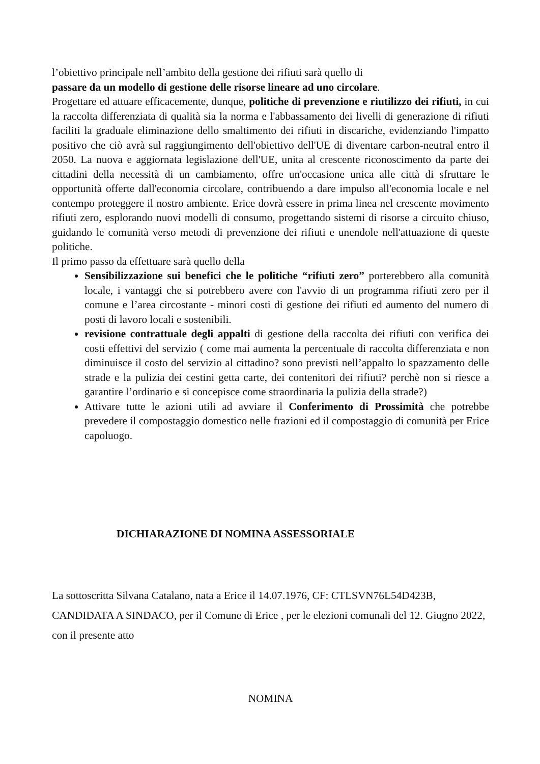l’obiettivo principale nell’ambito della gestione dei rifiuti sarà quello di
passare da un modello di gestione delle risorse lineare ad uno circolare.
Progettare ed attuare efficacemente, dunque, politiche di prevenzione e riutilizzo dei rifiuti, in cui la raccolta differenziata di qualità sia la norma e l'abbassamento dei livelli di generazione di rifiuti faciliti la graduale eliminazione dello smaltimento dei rifiuti in discariche, evidenziando l'impatto positivo che ciò avrà sul raggiungimento dell'obiettivo dell'UE di diventare carbon-neutral entro il 2050. La nuova e aggiornata legislazione dell'UE, unita al crescente riconoscimento da parte dei cittadini della necessità di un cambiamento, offre un'occasione unica alle città di sfruttare le opportunità offerte dall'economia circolare, contribuendo a dare impulso all'economia locale e nel contempo proteggere il nostro ambiente. Erice dovrà essere in prima linea nel crescente movimento rifiuti zero, esplorando nuovi modelli di consumo, progettando sistemi di risorse a circuito chiuso, guidando le comunità verso metodi di prevenzione dei rifiuti e unendole nell'attuazione di queste politiche.
Il primo passo da effettuare sarà quello della
Sensibilizzazione sui benefici che le politiche “rifiuti zero” porterebbero alla comunità locale, i vantaggi che si potrebbero avere con l'avvio di un programma rifiuti zero per il comune e l’area circostante - minori costi di gestione dei rifiuti ed aumento del numero di posti di lavoro locali e sostenibili.
revisione contrattuale degli appalti di gestione della raccolta dei rifiuti con verifica dei costi effettivi del servizio ( come mai aumenta la percentuale di raccolta differenziata e non diminuisce il costo del servizio al cittadino? sono previsti nell’appalto lo spazzamento delle strade e la pulizia dei cestini getta carte, dei contenitori dei rifiuti? perchè non si riesce a garantire l’ordinario e si concepisce come straordinaria la pulizia della strade?)
Attivare tutte le azioni utili ad avviare il Conferimento di Prossimità che potrebbe prevedere il compostaggio domestico nelle frazioni ed il compostaggio di comunità per Erice capoluogo.
DICHIARAZIONE DI NOMINA ASSESSORIALE
La sottoscritta Silvana Catalano, nata a Erice il 14.07.1976, CF: CTLSVN76L54D423B, CANDIDATA A SINDACO, per il Comune di Erice , per le elezioni comunali del 12. Giugno 2022, con il presente atto
NOMINA